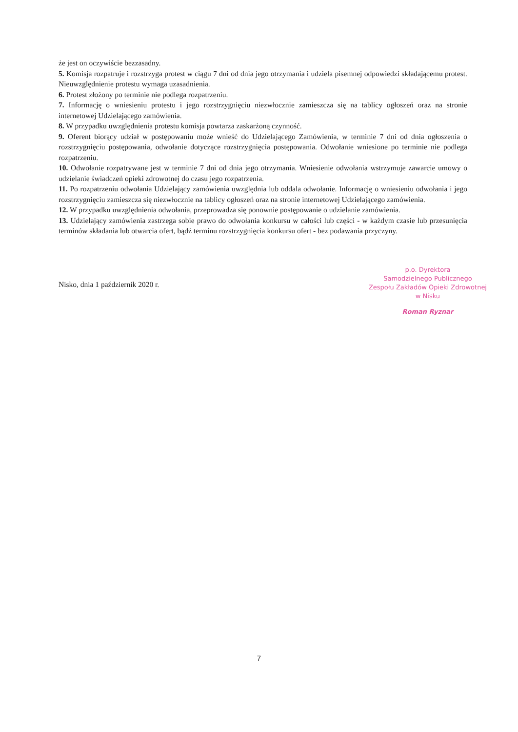że jest on oczywiście bezzasadny.
5. Komisja rozpatruje i rozstrzyga protest w ciągu 7 dni od dnia jego otrzymania i udziela pisemnej odpowiedzi składającemu protest. Nieuwzględnienie protestu wymaga uzasadnienia.
6. Protest złożony po terminie nie podlega rozpatrzeniu.
7. Informację o wniesieniu protestu i jego rozstrzygnięciu niezwłocznie zamieszcza się na tablicy ogłoszeń oraz na stronie internetowej Udzielającego zamówienia.
8. W przypadku uwzględnienia protestu komisja powtarza zaskarżoną czynność.
9. Oferent biorący udział w postępowaniu może wnieść do Udzielającego Zamówienia, w terminie 7 dni od dnia ogłoszenia o rozstrzygnięciu postępowania, odwołanie dotyczące rozstrzygnięcia postępowania. Odwołanie wniesione po terminie nie podlega rozpatrzeniu.
10. Odwołanie rozpatrywane jest w terminie 7 dni od dnia jego otrzymania. Wniesienie odwołania wstrzymuje zawarcie umowy o udzielanie świadczeń opieki zdrowotnej do czasu jego rozpatrzenia.
11. Po rozpatrzeniu odwołania Udzielający zamówienia uwzględnia lub oddala odwołanie. Informację o wniesieniu odwołania i jego rozstrzygnięciu zamieszcza się niezwłocznie na tablicy ogłoszeń oraz na stronie internetowej Udzielającego zamówienia.
12. W przypadku uwzględnienia odwołania, przeprowadza się ponownie postępowanie o udzielanie zamówienia.
13. Udzielający zamówienia zastrzega sobie prawo do odwołania konkursu w całości lub części - w każdym czasie lub przesunięcia terminów składania lub otwarcia ofert, bądź terminu rozstrzygnięcia konkursu ofert - bez podawania przyczyny.
Nisko, dnia 1 październik 2020 r.
p.o. Dyrektora
Samodzielnego Publicznego
Zespołu Zakładów Opieki Zdrowotnej
w Nisku
Roman Ryznar
7